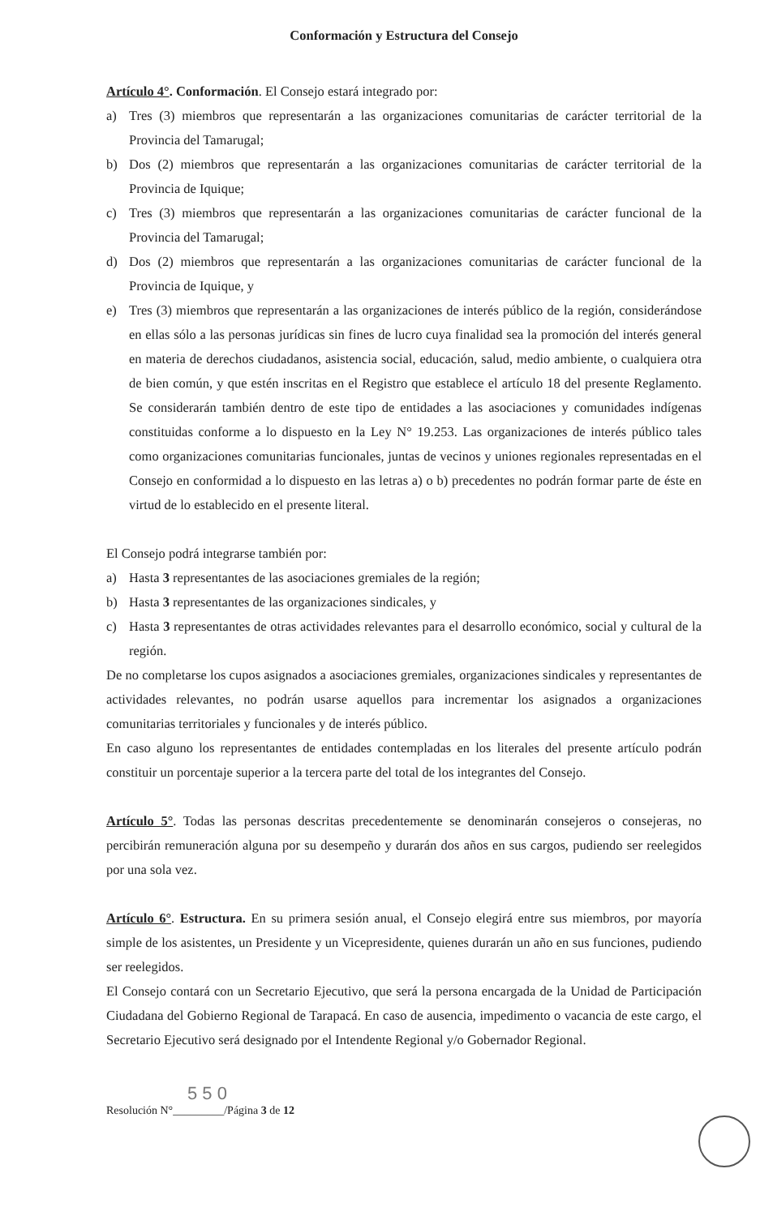Conformación y Estructura del Consejo
Artículo 4°. Conformación. El Consejo estará integrado por:
a) Tres (3) miembros que representarán a las organizaciones comunitarias de carácter territorial de la Provincia del Tamarugal;
b) Dos (2) miembros que representarán a las organizaciones comunitarias de carácter territorial de la Provincia de Iquique;
c) Tres (3) miembros que representarán a las organizaciones comunitarias de carácter funcional de la Provincia del Tamarugal;
d) Dos (2) miembros que representarán a las organizaciones comunitarias de carácter funcional de la Provincia de Iquique, y
e) Tres (3) miembros que representarán a las organizaciones de interés público de la región, considerándose en ellas sólo a las personas jurídicas sin fines de lucro cuya finalidad sea la promoción del interés general en materia de derechos ciudadanos, asistencia social, educación, salud, medio ambiente, o cualquiera otra de bien común, y que estén inscritas en el Registro que establece el artículo 18 del presente Reglamento. Se considerarán también dentro de este tipo de entidades a las asociaciones y comunidades indígenas constituidas conforme a lo dispuesto en la Ley N° 19.253. Las organizaciones de interés público tales como organizaciones comunitarias funcionales, juntas de vecinos y uniones regionales representadas en el Consejo en conformidad a lo dispuesto en las letras a) o b) precedentes no podrán formar parte de éste en virtud de lo establecido en el presente literal.
El Consejo podrá integrarse también por:
a) Hasta 3 representantes de las asociaciones gremiales de la región;
b) Hasta 3 representantes de las organizaciones sindicales, y
c) Hasta 3 representantes de otras actividades relevantes para el desarrollo económico, social y cultural de la región.
De no completarse los cupos asignados a asociaciones gremiales, organizaciones sindicales y representantes de actividades relevantes, no podrán usarse aquellos para incrementar los asignados a organizaciones comunitarias territoriales y funcionales y de interés público.
En caso alguno los representantes de entidades contempladas en los literales del presente artículo podrán constituir un porcentaje superior a la tercera parte del total de los integrantes del Consejo.
Artículo 5°. Todas las personas descritas precedentemente se denominarán consejeros o consejeras, no percibirán remuneración alguna por su desempeño y durarán dos años en sus cargos, pudiendo ser reelegidos por una sola vez.
Artículo 6°. Estructura. En su primera sesión anual, el Consejo elegirá entre sus miembros, por mayoría simple de los asistentes, un Presidente y un Vicepresidente, quienes durarán un año en sus funciones, pudiendo ser reelegidos.
El Consejo contará con un Secretario Ejecutivo, que será la persona encargada de la Unidad de Participación Ciudadana del Gobierno Regional de Tarapacá. En caso de ausencia, impedimento o vacancia de este cargo, el Secretario Ejecutivo será designado por el Intendente Regional y/o Gobernador Regional.
5 5 0
Resolución N°_________/Página 3 de 12